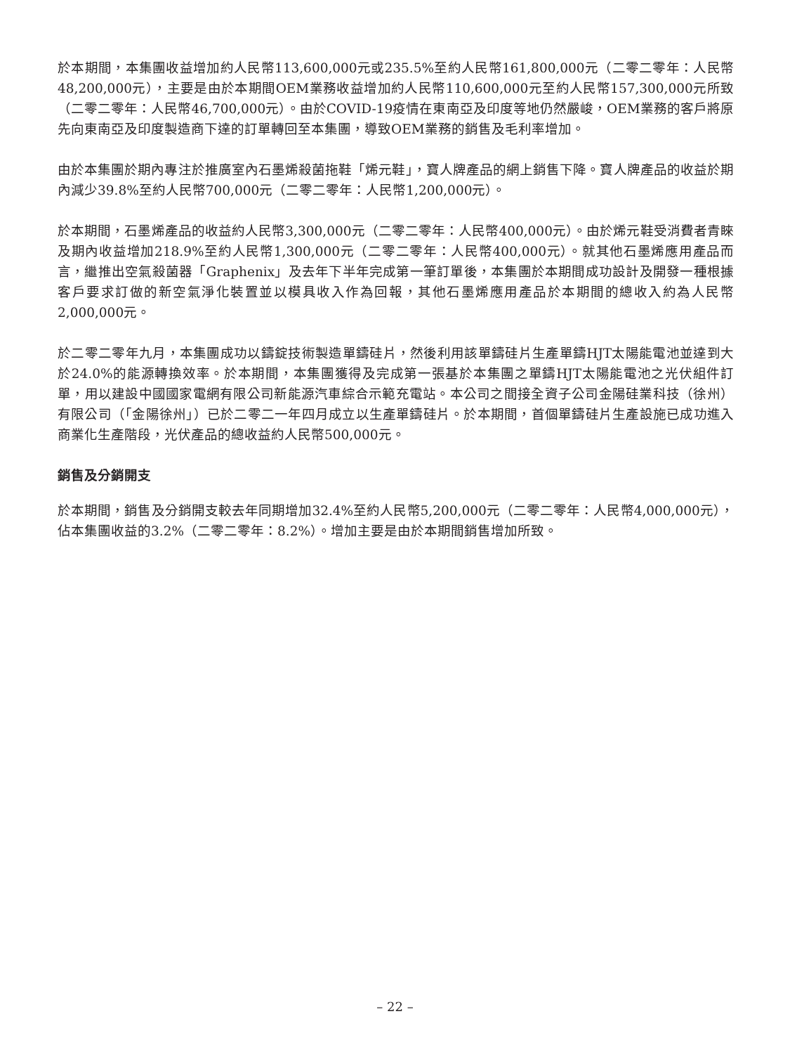於本期間，本集團收益增加約人民幣113,600,000元或235.5%至約人民幣161,800,000元（二零二零年：人民幣48,200,000元），主要是由於本期間OEM業務收益增加約人民幣110,600,000元至約人民幣157,300,000元所致（二零二零年：人民幣46,700,000元）。由於COVID-19疫情在東南亞及印度等地仍然嚴峻，OEM業務的客戶將原先向東南亞及印度製造商下達的訂單轉回至本集團，導致OEM業務的銷售及毛利率增加。
由於本集團於期內專注於推廣室內石墨烯殺菌拖鞋「烯元鞋」，寶人牌產品的網上銷售下降。寶人牌產品的收益於期內減少39.8%至約人民幣700,000元（二零二零年：人民幣1,200,000元）。
於本期間，石墨烯產品的收益約人民幣3,300,000元（二零二零年：人民幣400,000元）。由於烯元鞋受消費者青睞及期內收益增加218.9%至約人民幣1,300,000元（二零二零年：人民幣400,000元）。就其他石墨烯應用產品而言，繼推出空氣殺菌器「Graphenix」及去年下半年完成第一筆訂單後，本集團於本期間成功設計及開發一種根據客戶要求訂做的新空氣淨化裝置並以模具收入作為回報，其他石墨烯應用產品於本期間的總收入約為人民幣2,000,000元。
於二零二零年九月，本集團成功以鑄錠技術製造單鑄硅片，然後利用該單鑄硅片生產單鑄HJT太陽能電池並達到大於24.0%的能源轉換效率。於本期間，本集團獲得及完成第一張基於本集團之單鑄HJT太陽能電池之光伏組件訂單，用以建設中國國家電網有限公司新能源汽車綜合示範充電站。本公司之間接全資子公司金陽硅業科技（徐州）有限公司（「金陽徐州」）已於二零二一年四月成立以生產單鑄硅片。於本期間，首個單鑄硅片生產設施已成功進入商業化生產階段，光伏產品的總收益約人民幣500,000元。
銷售及分銷開支
於本期間，銷售及分銷開支較去年同期增加32.4%至約人民幣5,200,000元（二零二零年：人民幣4,000,000元），佔本集團收益的3.2%（二零二零年：8.2%）。增加主要是由於本期間銷售增加所致。
– 22 –